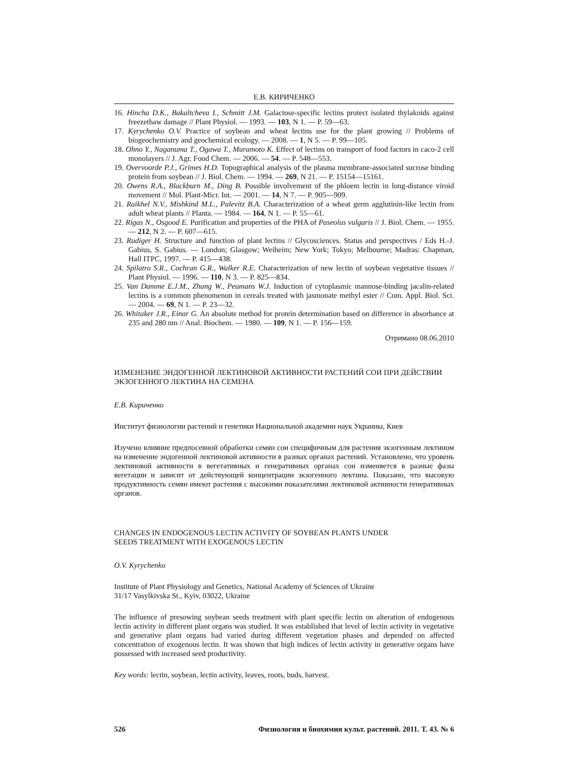Е.В. КИРИЧЕНКО
16. Hincha D.K., Bakaltcheva I., Schmitt J.M. Galactose-specific lectins protect isolated thylakoids against freezethaw damage // Plant Physiol. — 1993. — 103, N 1. — P. 59—63.
17. Kyrychenko O.V. Practice of soybean and wheat lectins use for the plant growing // Problems of biogeochemistry and geochemical ecology. — 2008. — 1, N 5. — P. 99—105.
18. Ohno Y., Naganuma T., Ogawa T., Muramoto K. Effect of lectins on transport of food factors in caco-2 cell monolayers // J. Agr. Food Chem. — 2006. — 54. — P. 548—553.
19. Overvoorde P.J., Grimes H.D. Topographical analysis of the plasma membrane-associated sucrose binding protein from soybean // J. Biol. Chem. — 1994. — 269, N 21. — P. 15154—15161.
20. Owens R.A., Blackburn M., Ding B. Possible involvement of the phloem lectin in long-distance viroid movement // Mol. Plant-Micr. Int. — 2001. — 14, N 7. — P. 905—909.
21. Raikhel N.V., Mishkind M.L., Palevitz B.A. Characterization of a wheat germ agglutinin-like lectin from adult wheat plants // Planta. — 1984. — 164, N 1. — P. 55—61.
22. Rigas N., Osgood E. Purification and properties of the PHA of Paseolus vulgaris // J. Biol. Chem. — 1955. — 212, N 2. — P. 607—615.
23. Rudiger H. Structure and function of plant lectins // Glycosciences. Status and perspectives / Eds H.-J. Gabius, S. Gabius. — London; Glasgow; Weiheim; New York; Tokyo; Melbourne; Madras: Chapman, Hall ITPC, 1997. — P. 415—438.
24. Spilatro S.R., Cochran G.R., Walker R.E. Characterization of new lectin of soybean vegetative tissues // Plant Physiol. — 1996. — 110, N 3. — P. 825—834.
25. Van Damme E.J.M., Zhang W., Peumans W.J. Induction of cytoplasmic mannose-binding jacalin-related lectins is a common phenomenon in cereals treated with jasmonate methyl ester // Com. Appl. Biol. Sci. — 2004. — 69, N 1. — P. 23—32.
26. Whitaker J.R., Einar G. An absolute method for protein determination based on difference in absorbance at 235 and 280 nm // Anal. Biochem. — 1980. — 109, N 1. — P. 156—159.
Отримано 08.06.2010
ИЗМЕНЕНИЕ ЭНДОГЕННОЙ ЛЕКТИНОВОЙ АКТИВНОСТИ РАСТЕНИЙ СОИ ПРИ ДЕЙСТВИИ ЭКЗОГЕННОГО ЛЕКТИНА НА СЕМЕНА
Е.В. Кириченко
Институт физиологии растений и генетики Национальной академии наук Украины, Киев
Изучено влияние предпосевной обработки семян сои специфичным для растения экзогенным лектином на изменение эндогенной лектиновой активности в разных органах растений. Установлено, что уровень лектиновой активности в вегетативных и генеративных органах сои изменяется в разные фазы вегетации и зависит от действующей концентрации экзогенного лектина. Показано, что высокую продуктивность семян имеют растения с высокими показателями лектиновой активности генеративных органов.
CHANGES IN ENDOGENOUS LECTIN ACTIVITY OF SOYBEAN PLANTS UNDER
SEEDS TREATMENT WITH EXOGENOUS LECTIN
O.V. Kyrychenko
Institute of Plant Physiology and Genetics, National Academy of Sciences of Ukraine
31/17 Vasylkivska St., Kyiv, 03022, Ukraine
The influence of presowing soybean seeds treatment with plant specific lectin on alteration of endogenous lectin activity in different plant organs was studied. It was established that level of lectin activity in vegetative and generative plant organs had varied during different vegetation phases and depended on affected concentration of exogenous lectin. It was shown that high indices of lectin activity in generative organs have possessed with increased seed productivity.
Key words: lectin, soybean, lectin activity, leaves, roots, buds, harvest.
526 Физиология и биохимия культ. растений. 2011. Т. 43. № 6